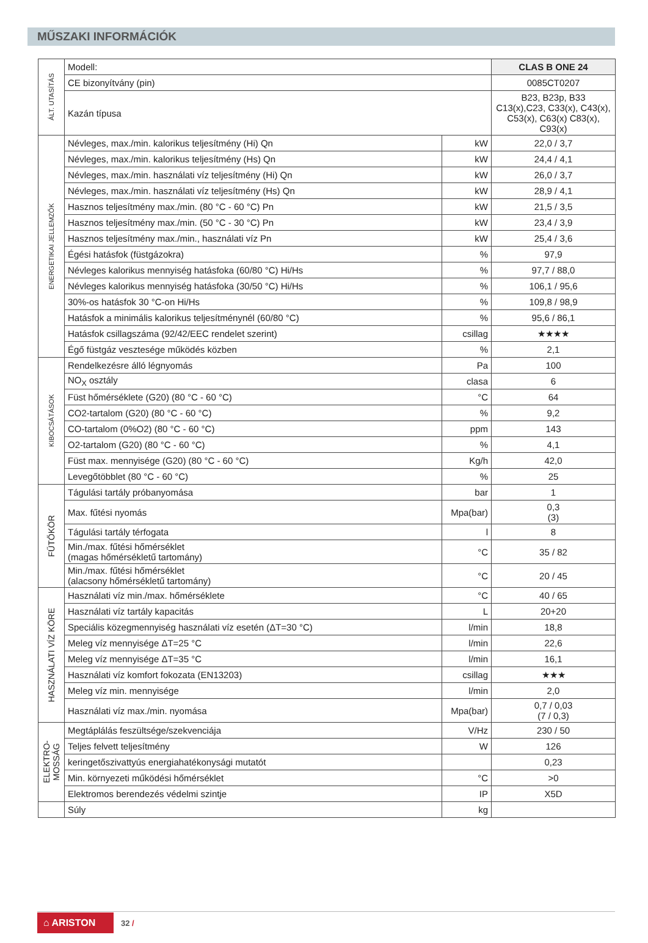MŰSZAKI INFORMÁCIÓK
| ÁLT. UTASÍTÁS | Modell: | | CLAS B ONE 24 |
| | CE bizonyítvány (pin) | | 0085CT0207 |
| | Kazán típusa | | B23, B23p, B33 C13(x),C23, C33(x), C43(x), C53(x), C63(x) C83(x), C93(x) |
| ENERGETIKAI JELLEMZŐK | Névleges, max./min. kalorikus teljesítmény (Hi) Qn | kW | 22,0 / 3,7 |
| | Névleges, max./min. kalorikus teljesítmény (Hs) Qn | kW | 24,4 / 4,1 |
| | Névleges, max./min. használati víz teljesítmény (Hi) Qn | kW | 26,0 / 3,7 |
| | Névleges, max./min. használati víz teljesítmény (Hs) Qn | kW | 28,9 / 4,1 |
| | Hasznos teljesítmény max./min. (80 °C - 60 °C) Pn | kW | 21,5 / 3,5 |
| | Hasznos teljesítmény max./min. (50 °C - 30 °C) Pn | kW | 23,4 / 3,9 |
| | Hasznos teljesítmény max./min., használati víz Pn | kW | 25,4 / 3,6 |
| | Égési hatásfok (füstgázokra) | % | 97,9 |
| | Névleges kalorikus mennyiség hatásfoka (60/80 °C) Hi/Hs | % | 97,7 / 88,0 |
| | Névleges kalorikus mennyiség hatásfoka (30/50 °C) Hi/Hs | % | 106,1 / 95,6 |
| | 30%-os hatásfok 30 °C-on Hi/Hs | % | 109,8 / 98,9 |
| | Hatásfok a minimális kalorikus teljesítménynél (60/80 °C) | % | 95,6 / 86,1 |
| | Hatásfok csillagszáma (92/42/EEC rendelet szerint) | csillag | ★★★★ |
| | Égő füstgáz vesztesége működés közben | % | 2,1 |
| KIBOCSÁTÁSOK | Rendelkezésre álló légnyomás | Pa | 100 |
| | NO<sub>X</sub> osztály | clasa | 6 |
| | Füst hőmérséklete (G20) (80 °C - 60 °C) | °C | 64 |
| | CO2-tartalom (G20) (80 °C - 60 °C) | % | 9,2 |
| | CO-tartalom (0%O2) (80 °C - 60 °C) | ppm | 143 |
| | O2-tartalom (G20) (80 °C - 60 °C) | % | 4,1 |
| | Füst max. mennyisége (G20) (80 °C - 60 °C) | Kg/h | 42,0 |
| | Levegőtöbblet (80 °C - 60 °C) | % | 25 |
| FŰTŐKÖR | Tágulási tartály próbanyomása | bar | 1 |
| | Max. fűtési nyomás | Mpa(bar) | 0,3 (3) |
| | Tágulási tartály térfogata | l | 8 |
| | Min./max. fűtési hőmérséklet (magas hőmérsékletű tartomány) | °C | 35 / 82 |
| | Min./max. fűtési hőmérséklet (alacsony hőmérsékletű tartomány) | °C | 20 / 45 |
| HASZNÁLATI VÍZ KÖRE | Használati víz min./max. hőmérséklete | °C | 40 / 65 |
| | Használati víz tartály kapacitás | L | 20+20 |
| | Speciális közegmennyiség használati víz esetén (ΔT=30 °C) | l/min | 18,8 |
| | Meleg víz mennyisége ΔT=25 °C | l/min | 22,6 |
| | Meleg víz mennyisége ΔT=35 °C | l/min | 16,1 |
| | Használati víz komfort fokozata (EN13203) | csillag | ★★★ |
| | Meleg víz min. mennyisége | l/min | 2,0 |
| | Használati víz max./min. nyomása | Mpa(bar) | 0,7 / 0,03 (7 / 0,3) |
| ELEKTRO- MOSSÁG | Megtáplálás feszültsége/szekvenciája | V/Hz | 230 / 50 |
| | Teljes felvett teljesítmény | W | 126 |
| | keringetőszivattyús energiahatékonysági mutatót | | 0,23 |
| | Min. környezeti működési hőmérséklet | °C | >0 |
| | Elektromos berendezés védelmi szintje | IP | X5D |
| | Súly | kg | |
⌂ ARISTON
32 /